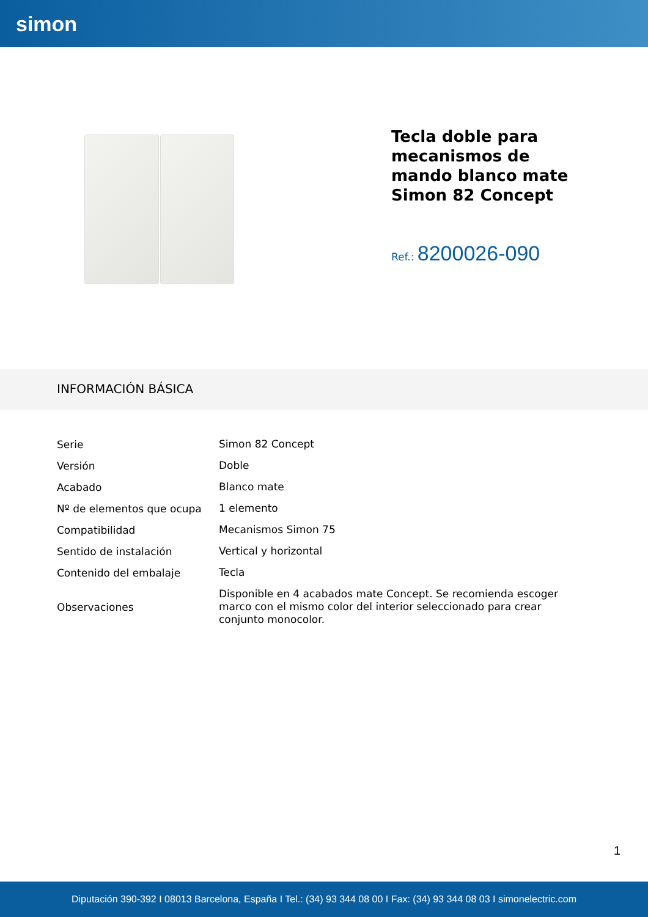simon
Tecla doble para mecanismos de mando blanco mate Simon 82 Concept
Ref.: 8200026-090
INFORMACIÓN BÁSICA
| Serie | Simon 82 Concept |
| Versión | Doble |
| Acabado | Blanco mate |
| Nº de elementos que ocupa | 1 elemento |
| Compatibilidad | Mecanismos Simon 75 |
| Sentido de instalación | Vertical y horizontal |
| Contenido del embalaje | Tecla |
| Observaciones | Disponible en 4 acabados mate Concept. Se recomienda escoger marco con el mismo color del interior seleccionado para crear conjunto monocolor. |
1
Diputación 390-392 I 08013 Barcelona, España I Tel.: (34) 93 344 08 00 I Fax: (34) 93 344 08 03 I simonelectric.com